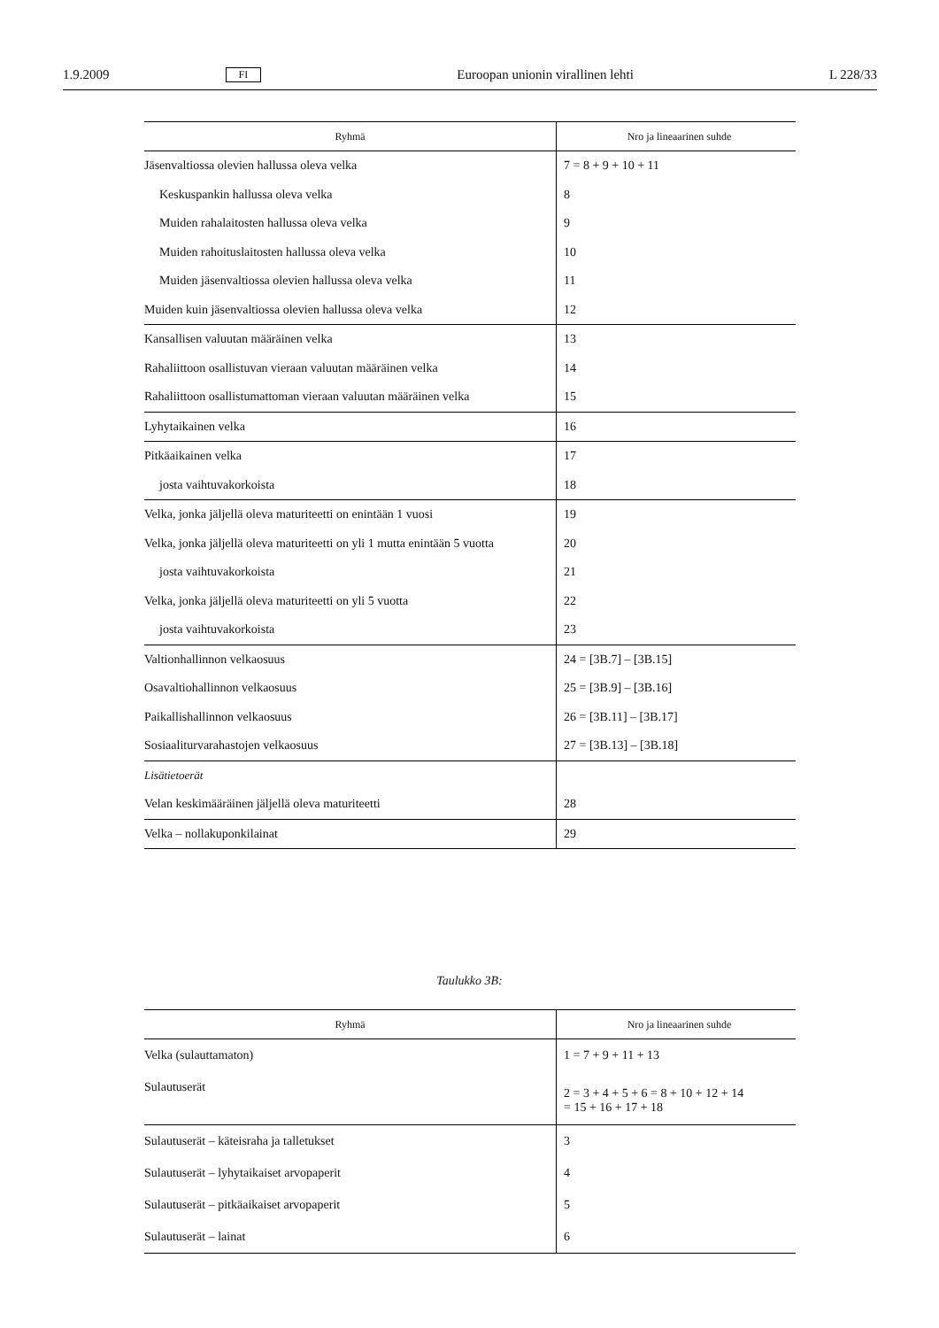1.9.2009 FI Euroopan unionin virallinen lehti L 228/33
| Ryhmä | Nro ja lineaarinen suhde |
| --- | --- |
| Jäsenvaltiossa olevien hallussa oleva velka | 7 = 8 + 9 + 10 + 11 |
| Keskuspankin hallussa oleva velka | 8 |
| Muiden rahalaitosten hallussa oleva velka | 9 |
| Muiden rahoituslaitosten hallussa oleva velka | 10 |
| Muiden jäsenvaltiossa olevien hallussa oleva velka | 11 |
| Muiden kuin jäsenvaltiossa olevien hallussa oleva velka | 12 |
| Kansallisen valuutan määräinen velka | 13 |
| Rahaliittoon osallistuvan vieraan valuutan määräinen velka | 14 |
| Rahaliittoon osallistumattoman vieraan valuutan määräinen velka | 15 |
| Lyhytaikainen velka | 16 |
| Pitkäaikainen velka | 17 |
| josta vaihtuvakorkoista | 18 |
| Velka, jonka jäljellä oleva maturiteetti on enintään 1 vuosi | 19 |
| Velka, jonka jäljellä oleva maturiteetti on yli 1 mutta enintään 5 vuotta | 20 |
| josta vaihtuvakorkoista | 21 |
| Velka, jonka jäljellä oleva maturiteetti on yli 5 vuotta | 22 |
| josta vaihtuvakorkoista | 23 |
| Valtionhallinnon velkaosuus | 24 = [3B.7] – [3B.15] |
| Osavaltiohallinnon velkaosuus | 25 = [3B.9] – [3B.16] |
| Paikallishallinnon velkaosuus | 26 = [3B.11] – [3B.17] |
| Sosiaaliturvarahastojen velkaosuus | 27 = [3B.13] – [3B.18] |
| Lisätietoerät | |
| Velan keskimääräinen jäljellä oleva maturiteetti | 28 |
| Velka – nollakuponkilainat | 29 |
Taulukko 3B:
| Ryhmä | Nro ja lineaarinen suhde |
| --- | --- |
| Velka (sulauttamaton) | 1 = 7 + 9 + 11 + 13 |
| Sulautuserät | 2 = 3 + 4 + 5 + 6 = 8 + 10 + 12 + 14 = 15 + 16 + 17 + 18 |
| Sulautuserät – käteisraha ja talletukset | 3 |
| Sulautuserät – lyhytaikaiset arvopaperit | 4 |
| Sulautuserät – pitkäaikaiset arvopaperit | 5 |
| Sulautuserät – lainat | 6 |